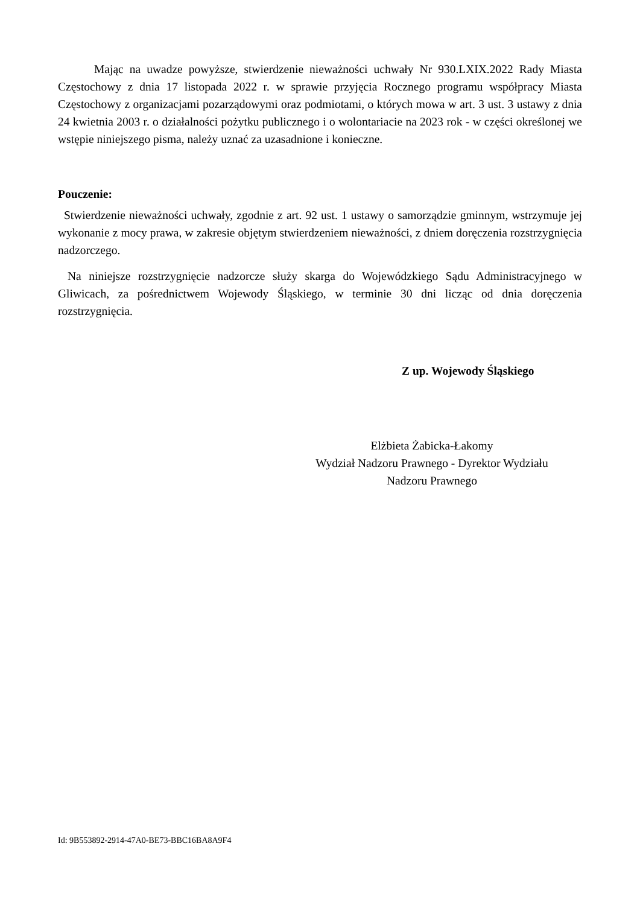Mając na uwadze powyższe, stwierdzenie nieważności uchwały Nr 930.LXIX.2022 Rady Miasta Częstochowy z dnia 17 listopada 2022 r. w sprawie przyjęcia Rocznego programu współpracy Miasta Częstochowy z organizacjami pozarządowymi oraz podmiotami, o których mowa w art. 3 ust. 3 ustawy z dnia 24 kwietnia 2003 r. o działalności pożytku publicznego i o wolontariacie na 2023 rok - w części określonej we wstępie niniejszego pisma, należy uznać za uzasadnione i konieczne.
Pouczenie:
Stwierdzenie nieważności uchwały, zgodnie z art. 92 ust. 1 ustawy o samorządzie gminnym, wstrzymuje jej wykonanie z mocy prawa, w zakresie objętym stwierdzeniem nieważności, z dniem doręczenia rozstrzygnięcia nadzorczego.
Na niniejsze rozstrzygnięcie nadzorcze służy skarga do Wojewódzkiego Sądu Administracyjnego w Gliwicach, za pośrednictwem Wojewody Śląskiego, w terminie 30 dni licząc od dnia doręczenia rozstrzygnięcia.
Z up. Wojewody Śląskiego
Elżbieta Żabicka-Łakomy
Wydział Nadzoru Prawnego - Dyrektor Wydziału
Nadzoru Prawnego
Id: 9B553892-2914-47A0-BE73-BBC16BA8A9F4